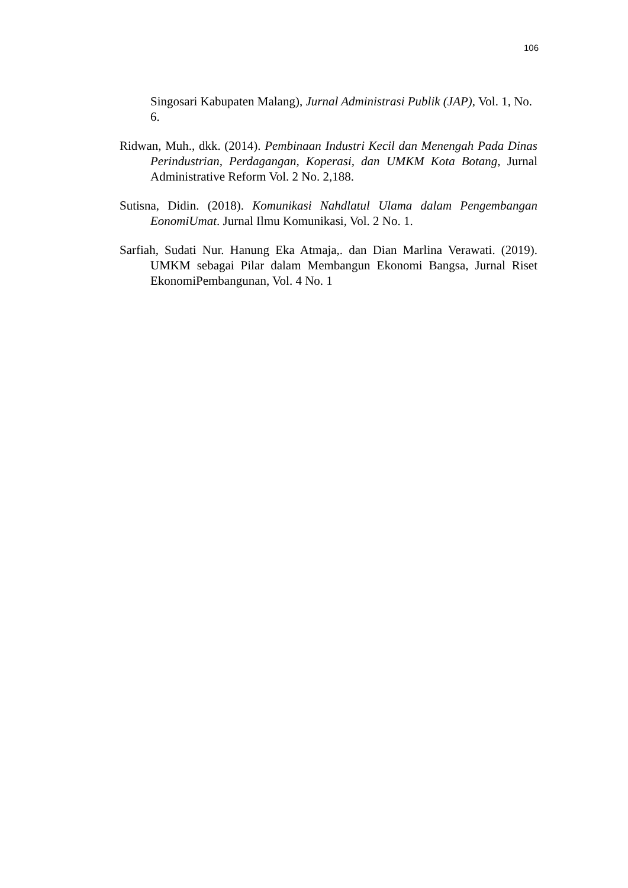106
Singosari Kabupaten Malang), Jurnal Administrasi Publik (JAP), Vol. 1, No. 6.
Ridwan, Muh., dkk. (2014). Pembinaan Industri Kecil dan Menengah Pada Dinas Perindustrian, Perdagangan, Koperasi, dan UMKM Kota Botang, Jurnal Administrative Reform Vol. 2 No. 2,188.
Sutisna, Didin. (2018). Komunikasi Nahdlatul Ulama dalam Pengembangan EonomiUmat. Jurnal Ilmu Komunikasi, Vol. 2 No. 1.
Sarfiah, Sudati Nur. Hanung Eka Atmaja,. dan Dian Marlina Verawati. (2019). UMKM sebagai Pilar dalam Membangun Ekonomi Bangsa, Jurnal Riset EkonomiPembangunan, Vol. 4 No. 1